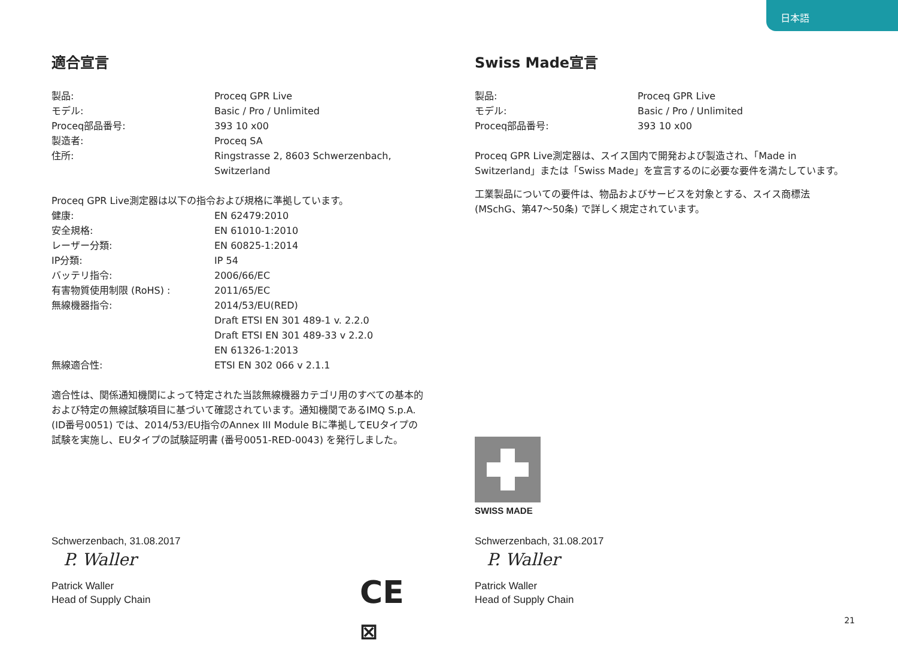日本語
適合宣言
| 製品: | Proceq GPR Live |
| モデル: | Basic / Pro / Unlimited |
| Proceq部品番号: | 393 10 x00 |
| 製造者: | Proceq SA |
| 住所: | Ringstrasse 2, 8603 Schwerzenbach, Switzerland |
Proceq GPR Live測定器は以下の指令および規格に準拠しています。
| 健康: | EN 62479:2010 |
| 安全規格: | EN 61010-1:2010 |
| レーザー分類: | EN 60825-1:2014 |
| IP分類: | IP 54 |
| バッテリ指令: | 2006/66/EC |
| 有害物質使用制限 (RoHS) : | 2011/65/EC |
| 無線機器指令: | 2014/53/EU(RED) Draft ETSI EN 301 489-1 v. 2.2.0 Draft ETSI EN 301 489-33 v 2.2.0 EN 61326-1:2013 |
| 無線適合性: | ETSI EN 302 066 v 2.1.1 |
適合性は、関係通知機関によって特定された当該無線機器カテゴリ用のすべての基本的および特定の無線試験項目に基づいて確認されています。通知機関であるIMQ S.p.A. (ID番号0051) では、2014/53/EU指令のAnnex III Module Bに準拠してEUタイプの試験を実施し、EUタイプの試験証明書 (番号0051-RED-0043) を発行しました。
Schwerzenbach, 31.08.2017
P. Waller
Patrick Waller
Head of Supply Chain
CE ⊠
Swiss Made宣言
| 製品: | Proceq GPR Live |
| モデル: | Basic / Pro / Unlimited |
| Proceq部品番号: | 393 10 x00 |
Proceq GPR Live測定器は、スイス国内で開発および製造され、「Made in Switzerland」または「Swiss Made」を宣言するのに必要な要件を満たしています。
工業製品についての要件は、物品およびサービスを対象とする、スイス商標法 (MSchG、第47～50条) で詳しく規定されています。
SWISS MADE
Schwerzenbach, 31.08.2017
P. Waller
Patrick Waller
Head of Supply Chain
21